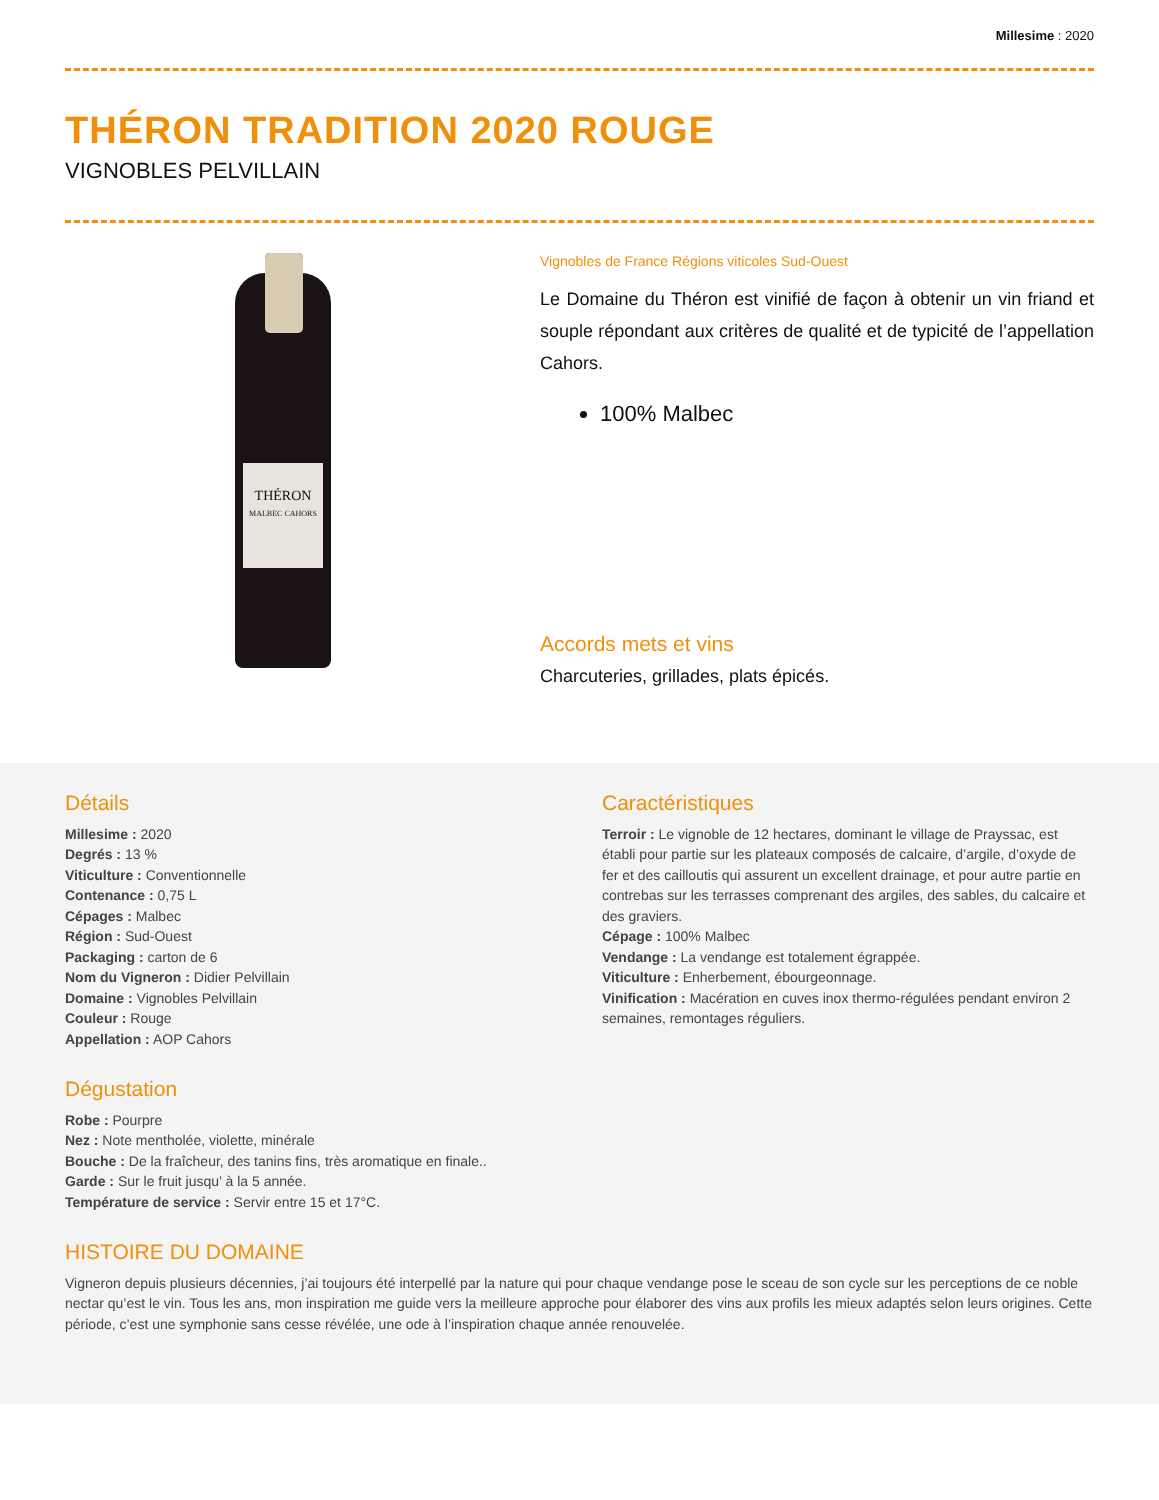Millesime : 2020
THÉRON TRADITION 2020 ROUGE
VIGNOBLES PELVILLAIN
THÉRON
MALBEC CAHORS
Vignobles de France Régions viticoles Sud-Ouest
Le Domaine du Théron est vinifié de façon à obtenir un vin friand et souple répondant aux critères de qualité et de typicité de l’appellation Cahors.
100% Malbec
Accords mets et vins
Charcuteries, grillades, plats épicés.
Détails
Millesime : 2020
Degrés : 13 %
Viticulture : Conventionnelle
Contenance : 0,75 L
Cépages : Malbec
Région : Sud-Ouest
Packaging : carton de 6
Nom du Vigneron : Didier Pelvillain
Domaine : Vignobles Pelvillain
Couleur : Rouge
Appellation : AOP Cahors
Dégustation
Robe : Pourpre
Nez : Note mentholée, violette, minérale
Bouche : De la fraîcheur, des tanins fins, très aromatique en finale..
Garde : Sur le fruit jusqu’ à la 5 année.
Température de service : Servir entre 15 et 17°C.
Caractéristiques
Terroir : Le vignoble de 12 hectares, dominant le village de Prayssac, est établi pour partie sur les plateaux composés de calcaire, d’argile, d’oxyde de fer et des cailloutis qui assurent un excellent drainage, et pour autre partie en contrebas sur les terrasses comprenant des argiles, des sables, du calcaire et des graviers.
Cépage : 100% Malbec
Vendange : La vendange est totalement égrappée.
Viticulture : Enherbement, ébourgeonnage.
Vinification : Macération en cuves inox thermo-régulées pendant environ 2 semaines, remontages réguliers.
HISTOIRE DU DOMAINE
Vigneron depuis plusieurs décennies, j’ai toujours été interpellé par la nature qui pour chaque vendange pose le sceau de son cycle sur les perceptions de ce noble nectar qu’est le vin. Tous les ans, mon inspiration me guide vers la meilleure approche pour élaborer des vins aux profils les mieux adaptés selon leurs origines. Cette période, c’est une symphonie sans cesse révélée, une ode à l’inspiration chaque année renouvelée.